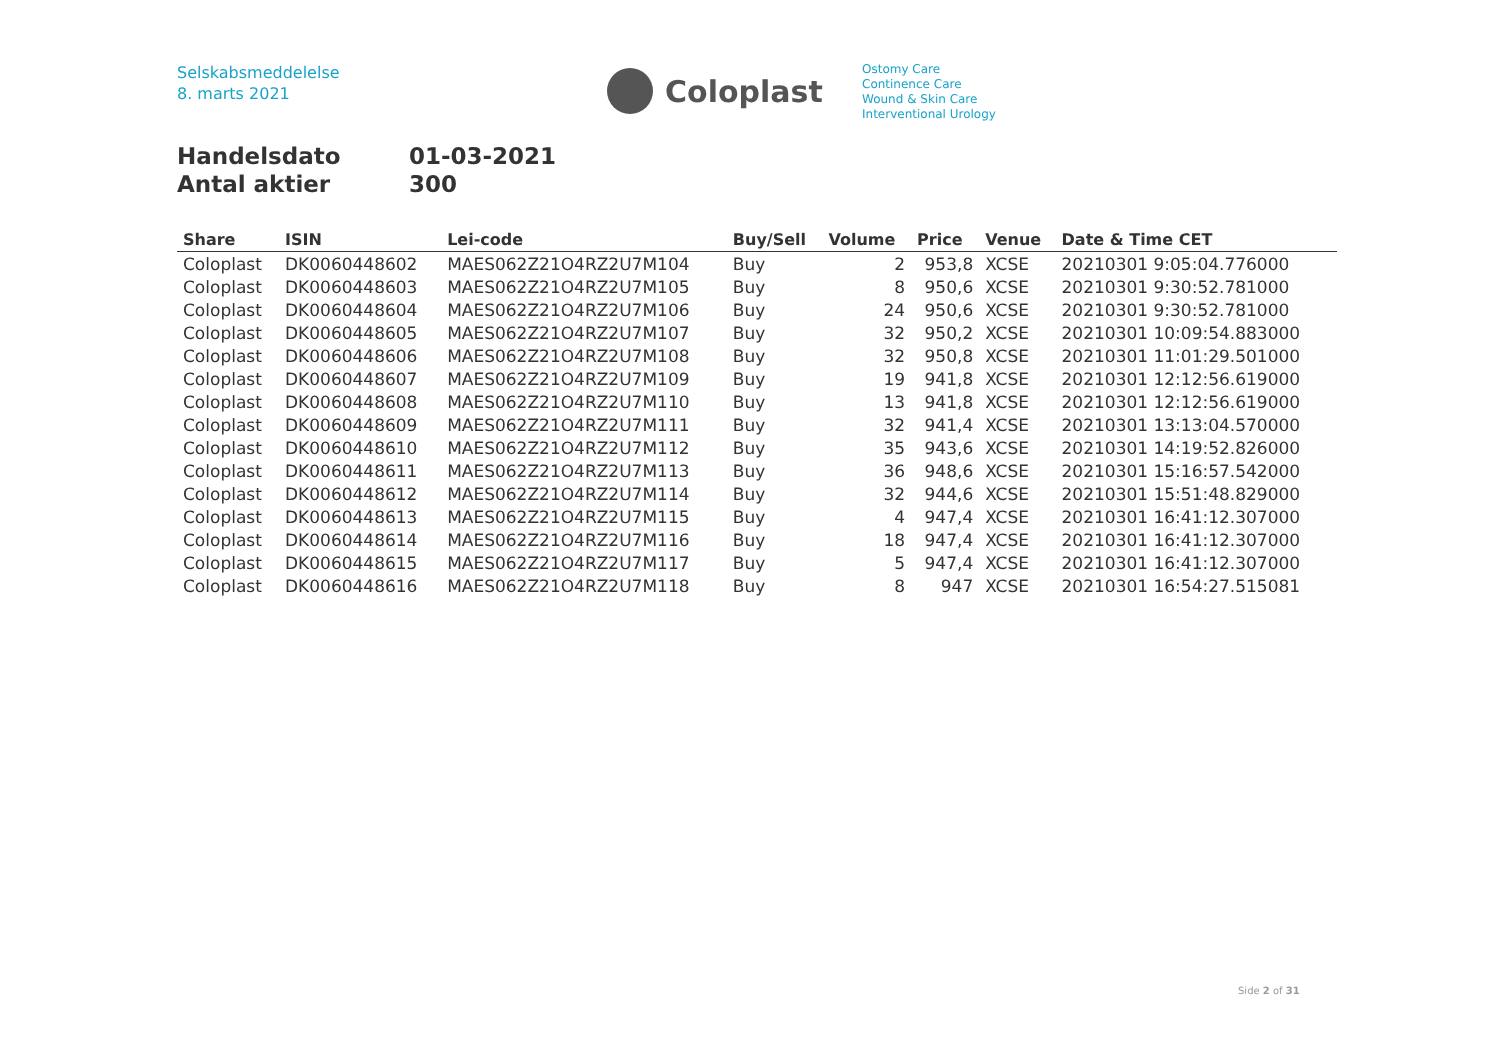Selskabsmeddelelse
8. marts 2021
Coloplast
Ostomy Care
Continence Care
Wound & Skin Care
Interventional Urology
Handelsdato 01-03-2021
Antal aktier 300
| Share | ISIN | Lei-code | Buy/Sell | Volume | Price | Venue | Date & Time CET |
| --- | --- | --- | --- | --- | --- | --- | --- |
| Coloplast | DK0060448602 | MAES062Z21O4RZ2U7M104 | Buy | 2 | 953,8 | XCSE | 20210301 9:05:04.776000 |
| Coloplast | DK0060448603 | MAES062Z21O4RZ2U7M105 | Buy | 8 | 950,6 | XCSE | 20210301 9:30:52.781000 |
| Coloplast | DK0060448604 | MAES062Z21O4RZ2U7M106 | Buy | 24 | 950,6 | XCSE | 20210301 9:30:52.781000 |
| Coloplast | DK0060448605 | MAES062Z21O4RZ2U7M107 | Buy | 32 | 950,2 | XCSE | 20210301 10:09:54.883000 |
| Coloplast | DK0060448606 | MAES062Z21O4RZ2U7M108 | Buy | 32 | 950,8 | XCSE | 20210301 11:01:29.501000 |
| Coloplast | DK0060448607 | MAES062Z21O4RZ2U7M109 | Buy | 19 | 941,8 | XCSE | 20210301 12:12:56.619000 |
| Coloplast | DK0060448608 | MAES062Z21O4RZ2U7M110 | Buy | 13 | 941,8 | XCSE | 20210301 12:12:56.619000 |
| Coloplast | DK0060448609 | MAES062Z21O4RZ2U7M111 | Buy | 32 | 941,4 | XCSE | 20210301 13:13:04.570000 |
| Coloplast | DK0060448610 | MAES062Z21O4RZ2U7M112 | Buy | 35 | 943,6 | XCSE | 20210301 14:19:52.826000 |
| Coloplast | DK0060448611 | MAES062Z21O4RZ2U7M113 | Buy | 36 | 948,6 | XCSE | 20210301 15:16:57.542000 |
| Coloplast | DK0060448612 | MAES062Z21O4RZ2U7M114 | Buy | 32 | 944,6 | XCSE | 20210301 15:51:48.829000 |
| Coloplast | DK0060448613 | MAES062Z21O4RZ2U7M115 | Buy | 4 | 947,4 | XCSE | 20210301 16:41:12.307000 |
| Coloplast | DK0060448614 | MAES062Z21O4RZ2U7M116 | Buy | 18 | 947,4 | XCSE | 20210301 16:41:12.307000 |
| Coloplast | DK0060448615 | MAES062Z21O4RZ2U7M117 | Buy | 5 | 947,4 | XCSE | 20210301 16:41:12.307000 |
| Coloplast | DK0060448616 | MAES062Z21O4RZ2U7M118 | Buy | 8 | 947 | XCSE | 20210301 16:54:27.515081 |
Side 2 of 31